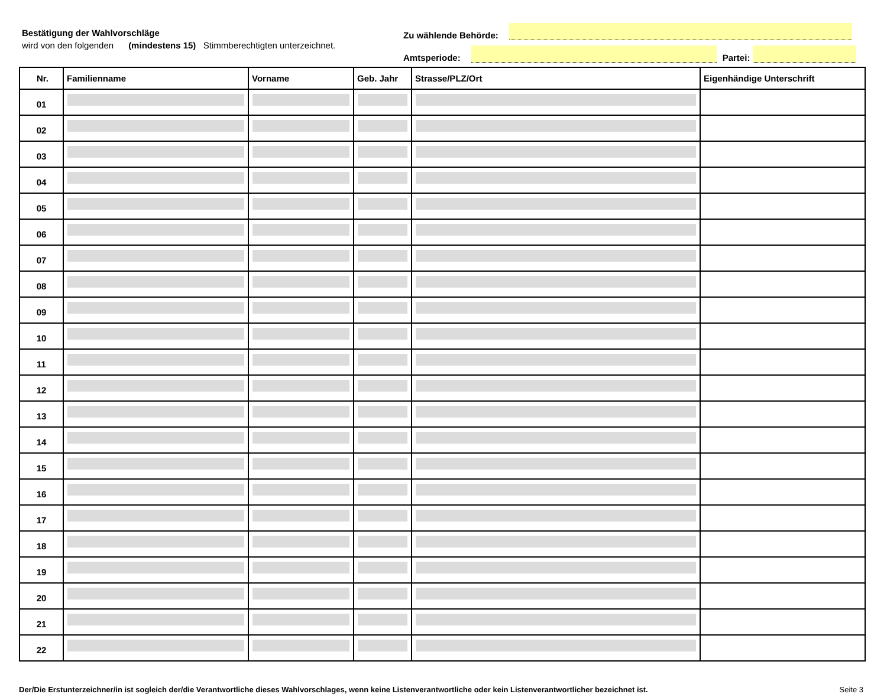Bestätigung der Wahlvorschläge
wird von den folgenden (mindestens 15) Stimmberechtigten unterzeichnet.
Zu wählende Behörde:
Amtsperiode:
Partei:
| Nr. | Familienname | Vorname | Geb. Jahr | Strasse/PLZ/Ort | Eigenhändige Unterschrift |
| --- | --- | --- | --- | --- | --- |
| 01 | | | | | |
| 02 | | | | | |
| 03 | | | | | |
| 04 | | | | | |
| 05 | | | | | |
| 06 | | | | | |
| 07 | | | | | |
| 08 | | | | | |
| 09 | | | | | |
| 10 | | | | | |
| 11 | | | | | |
| 12 | | | | | |
| 13 | | | | | |
| 14 | | | | | |
| 15 | | | | | |
| 16 | | | | | |
| 17 | | | | | |
| 18 | | | | | |
| 19 | | | | | |
| 20 | | | | | |
| 21 | | | | | |
| 22 | | | | | |
Der/Die Erstunterzeichner/in ist sogleich der/die Verantwortliche dieses Wahlvorschlages, wenn keine Listenverantwortliche oder kein Listenverantwortlicher bezeichnet ist. Seite 3